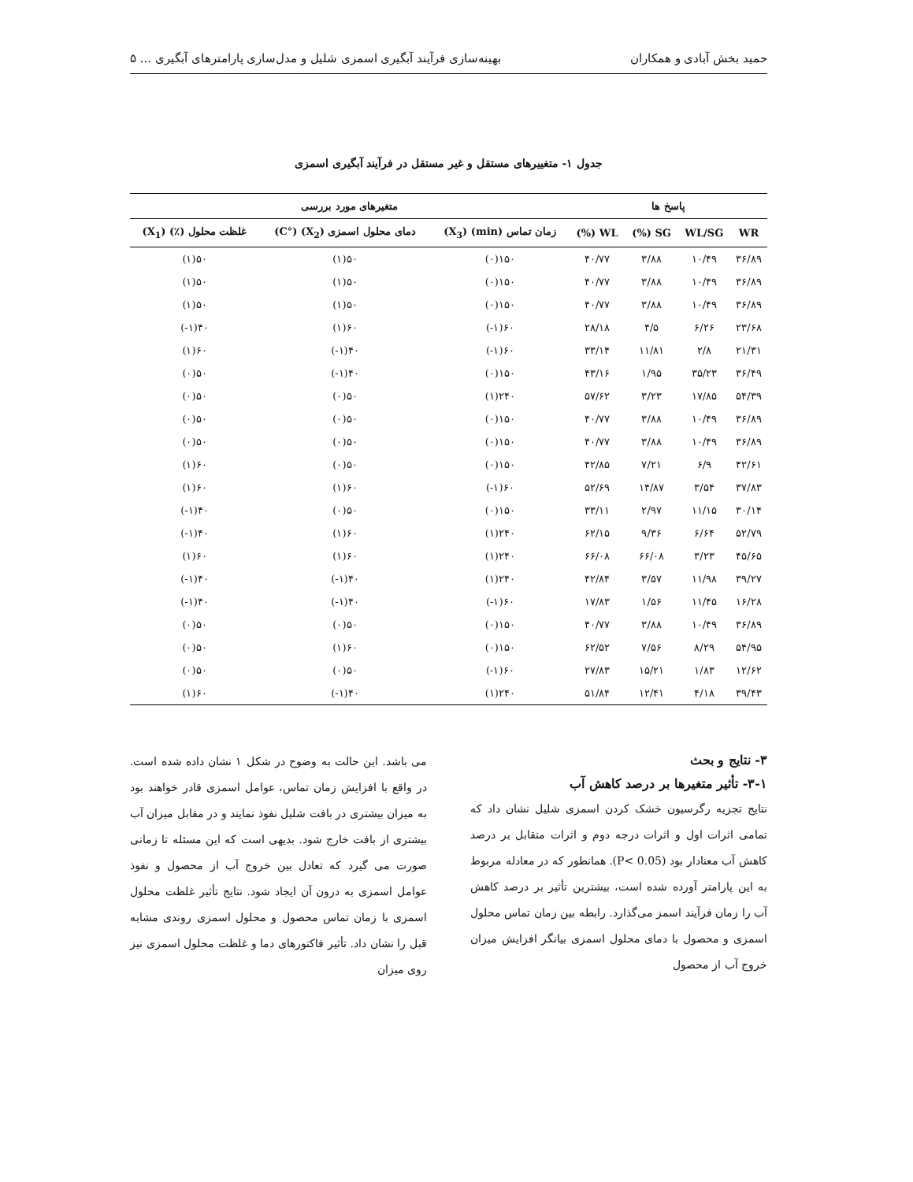حمید بخش آبادی و همکاران بهینه‌سازی فرآیند آبگیری اسمزی شلیل و مدل‌سازی پارامترهای آبگیری ... ۵
جدول ۱- متغییرهای مستقل و غیر مستقل در فرآیند آبگیری اسمزی
| پاسخ ها | | | | متغیرهای مورد بررسی | | |
| --- | --- | --- | --- | --- | --- | --- |
| WR | WL/SG | SG (%) | WL (%) | زمان تماس (min) (X<sub>3</sub>) | دمای محلول اسمزی (X<sub>2</sub>) (°C) | غلظت محلول (٪) (X<sub>1</sub>) |
| ۳۶/۸۹ | ۱۰/۴۹ | ۳/۸۸ | ۴۰/۷۷ | ۱۵۰(۰) | ۵۰(۱) | ۵۰(۱) |
| ۳۶/۸۹ | ۱۰/۴۹ | ۳/۸۸ | ۴۰/۷۷ | ۱۵۰(۰) | ۵۰(۱) | ۵۰(۱) |
| ۳۶/۸۹ | ۱۰/۴۹ | ۳/۸۸ | ۴۰/۷۷ | ۱۵۰(۰) | ۵۰(۱) | ۵۰(۱) |
| ۲۳/۶۸ | ۶/۲۶ | ۴/۵ | ۲۸/۱۸ | ۶۰(۱-) | ۶۰(۱) | ۴۰(۱-) |
| ۲۱/۳۱ | ۲/۸ | ۱۱/۸۱ | ۳۳/۱۴ | ۶۰(۱-) | ۴۰(۱-) | ۶۰(۱) |
| ۳۶/۴۹ | ۳۵/۲۳ | ۱/۹۵ | ۴۳/۱۶ | ۱۵۰(۰) | ۴۰(۱-) | ۵۰(۰) |
| ۵۴/۳۹ | ۱۷/۸۵ | ۳/۲۳ | ۵۷/۶۲ | ۲۴۰(۱) | ۵۰(۰) | ۵۰(۰) |
| ۳۶/۸۹ | ۱۰/۴۹ | ۳/۸۸ | ۴۰/۷۷ | ۱۵۰(۰) | ۵۰(۰) | ۵۰(۰) |
| ۳۶/۸۹ | ۱۰/۴۹ | ۳/۸۸ | ۴۰/۷۷ | ۱۵۰(۰) | ۵۰(۰) | ۵۰(۰) |
| ۴۲/۶۱ | ۶/۹ | ۷/۲۱ | ۴۲/۸۵ | ۱۵۰(۰) | ۵۰(۰) | ۶۰(۱) |
| ۳۷/۸۳ | ۳/۵۴ | ۱۴/۸۷ | ۵۲/۶۹ | ۶۰(۱-) | ۶۰(۱) | ۶۰(۱) |
| ۳۰/۱۴ | ۱۱/۱۵ | ۲/۹۷ | ۳۳/۱۱ | ۱۵۰(۰) | ۵۰(۰) | ۴۰(۱-) |
| ۵۲/۷۹ | ۶/۶۴ | ۹/۳۶ | ۶۲/۱۵ | ۲۴۰(۱) | ۶۰(۱) | ۴۰(۱-) |
| ۴۵/۶۵ | ۳/۲۳ | ۶۶/۰۸ | ۶۶/۰۸ | ۲۴۰(۱) | ۶۰(۱) | ۶۰(۱) |
| ۳۹/۲۷ | ۱۱/۹۸ | ۳/۵۷ | ۴۲/۸۴ | ۲۴۰(۱) | ۴۰(۱-) | ۴۰(۱-) |
| ۱۶/۲۸ | ۱۱/۴۵ | ۱/۵۶ | ۱۷/۸۳ | ۶۰(۱-) | ۴۰(۱-) | ۴۰(۱-) |
| ۳۶/۸۹ | ۱۰/۴۹ | ۳/۸۸ | ۴۰/۷۷ | ۱۵۰(۰) | ۵۰(۰) | ۵۰(۰) |
| ۵۴/۹۵ | ۸/۲۹ | ۷/۵۶ | ۶۲/۵۲ | ۱۵۰(۰) | ۶۰(۱) | ۵۰(۰) |
| ۱۲/۶۲ | ۱/۸۳ | ۱۵/۲۱ | ۲۷/۸۳ | ۶۰(۱-) | ۵۰(۰) | ۵۰(۰) |
| ۳۹/۴۳ | ۴/۱۸ | ۱۲/۴۱ | ۵۱/۸۴ | ۲۴۰(۱) | ۴۰(۱-) | ۶۰(۱) |
۳- نتایج و بحث
۳-۱- تأثیر متغیرها بر درصد کاهش آب
نتایج تجزیه رگرسیون خشک کردن اسمزی شلیل نشان داد که تمامی اثرات اول و اثرات درجه دوم و اثرات متقابل بر درصد کاهش آب معنادار بود (P< 0.05). همانطور که در معادله مربوط به این پارامتر آورده شده است، بیشترین تأثیر بر درصد کاهش آب را زمان فرآیند اسمز می‌گذارد. رابطه بین زمان تماس محلول اسمزی و محصول با دمای محلول اسمزی بیانگر افزایش میزان خروج آب از محصول
می باشد. این حالت به وضوح در شکل ۱ نشان داده شده است. در واقع با افزایش زمان تماس، عوامل اسمزی قادر خواهند بود به میزان بیشتری در بافت شلیل نفوذ نمایند و در مقابل میزان آب بیشتری از بافت خارج شود. بدیهی است که این مسئله تا زمانی صورت می گیرد که تعادل بین خروج آب از محصول و نفوذ عوامل اسمزی به درون آن ایجاد شود. نتایج تأثیر غلظت محلول اسمزی با زمان تماس محصول و محلول اسمزی روندی مشابه قبل را نشان داد. تأثیر فاکتورهای دما و غلظت محلول اسمزی نیز روی میزان